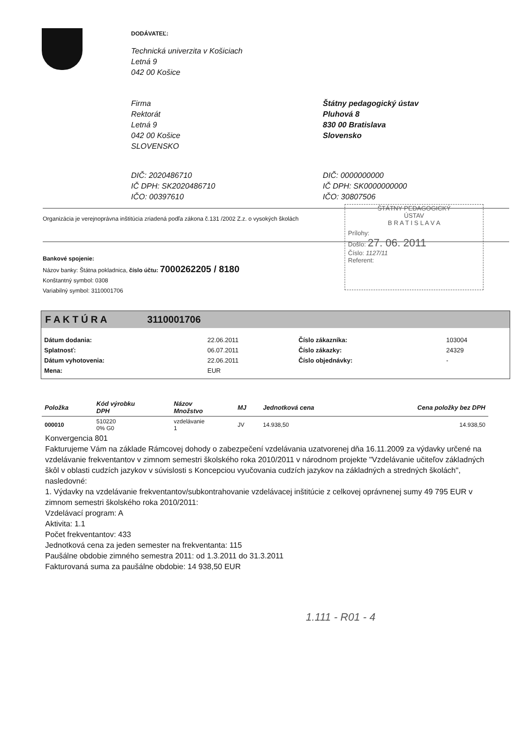DODÁVATEĽ:
Technická univerzita v Košiciach
Letná 9
042 00 Košice
Firma
Rektorát
Letná 9
042 00 Košice
SLOVENSKO
Štátny pedagogický ústav
Pluhová 8
830 00 Bratislava
Slovensko
DIČ: 2020486710
IČ DPH: SK2020486710
IČO: 00397610
DIČ: 0000000000
IČ DPH: SK0000000000
IČO: 30807506
Organizácia je verejnoprávna inštitúcia zriadená podľa zákona č.131 /2002 Z.z. o vysokých školách
Bankové spojenie:
Názov banky: Štátna pokladnica, číslo účtu: 7000262205 / 8180
Konštantný symbol: 0308
Variabilný symbol: 3110001706
ŠTÁTNY PEDAGOGICKÝ
ÚSTAV
B R A T I S L A V A
Prílohy:
Došlo: 27. 06. 2011
Číslo: 1127/11
Referent:
F A K T Ú R A 3110001706
| Dátum dodania: | 22.06.2011 | Číslo zákazníka: | 103004 |
| Splatnosť: | 06.07.2011 | Číslo zákazky: | 24329 |
| Dátum vyhotovenia: | 22.06.2011 | Číslo objednávky: | - |
| Mena: | EUR | | |
| Položka | Kód výrobku DPH | Názov Množstvo | MJ | Jednotková cena | Cena položky bez DPH |
| --- | --- | --- | --- | --- | --- |
| 000010 | 510220 0% G0 | vzdelávanie 1 | JV | 14.938,50 | 14.938,50 |
Konvergencia 801
Fakturujeme Vám na základe Rámcovej dohody o zabezpečení vzdelávania uzatvorenej dňa 16.11.2009 za výdavky určené na vzdelávanie frekventantov v zimnom semestri školského roka 2010/2011 v národnom projekte "Vzdelávanie učiteľov základných škôl v oblasti cudzích jazykov v súvislosti s Koncepciou vyučovania cudzích jazykov na základných a stredných školách", nasledovné:
1. Výdavky na vzdelávanie frekventantov/subkontrahovanie vzdelávacej inštitúcie z celkovej oprávnenej sumy 49 795 EUR v zimnom semestri školského roka 2010/2011:
Vzdelávací program: A
Aktivita: 1.1
Počet frekventantov: 433
Jednotková cena za jeden semester na frekventanta: 115
Paušálne obdobie zimného semestra 2011: od 1.3.2011 do 31.3.2011
Fakturovaná suma za paušálne obdobie: 14 938,50 EUR
1.111 - R01 - 4